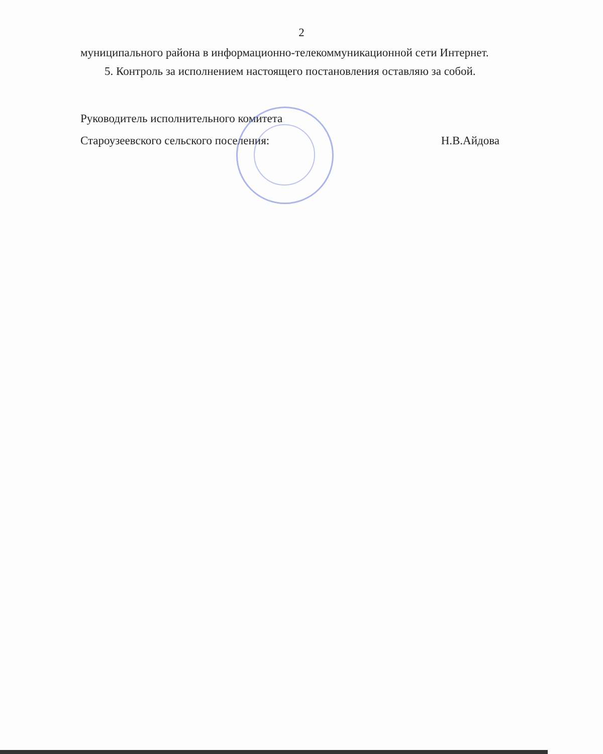2
муниципального района в информационно-телекоммуникационной сети Интернет.
5. Контроль за исполнением настоящего постановления оставляю за собой.
Руководитель исполнительного комитета
Староузеевского сельского поселения: Н.В.Айдова